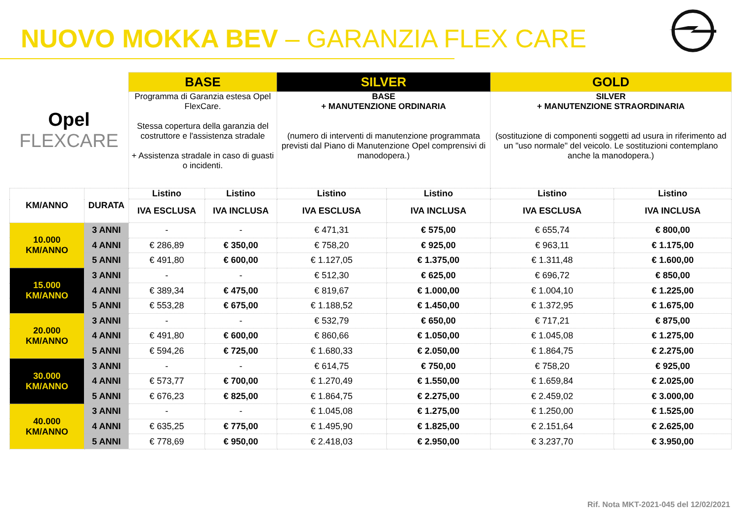NUOVO MOKKA BEV – GARANZIA FLEX CARE
| Opel FLEXCARE | | BASE | | SILVER | | GOLD | |
| | | Programma di Garanzia estesa Opel FlexCare. Stessa copertura della garanzia del costruttore e l'assistenza stradale + Assistenza stradale in caso di guasti o incidenti. | | BASE + MANUTENZIONE ORDINARIA (numero di interventi di manutenzione programmata previsti dal Piano di Manutenzione Opel comprensivi di manodopera.) | | SILVER + MANUTENZIONE STRAORDINARIA (sostituzione di componenti soggetti ad usura in riferimento ad un "uso normale" del veicolo. Le sostituzioni contemplano anche la manodopera.) | |
| KM/ANNO | DURATA | Listino | Listino | Listino | Listino | Listino | Listino |
| | | IVA ESCLUSA | IVA INCLUSA | IVA ESCLUSA | IVA INCLUSA | IVA ESCLUSA | IVA INCLUSA |
| 10.000 KM/ANNO | 3 ANNI | - | - | € 471,31 | € 575,00 | € 655,74 | € 800,00 |
| | 4 ANNI | € 286,89 | € 350,00 | € 758,20 | € 925,00 | € 963,11 | € 1.175,00 |
| | 5 ANNI | € 491,80 | € 600,00 | € 1.127,05 | € 1.375,00 | € 1.311,48 | € 1.600,00 |
| 15.000 KM/ANNO | 3 ANNI | - | - | € 512,30 | € 625,00 | € 696,72 | € 850,00 |
| | 4 ANNI | € 389,34 | € 475,00 | € 819,67 | € 1.000,00 | € 1.004,10 | € 1.225,00 |
| | 5 ANNI | € 553,28 | € 675,00 | € 1.188,52 | € 1.450,00 | € 1.372,95 | € 1.675,00 |
| 20.000 KM/ANNO | 3 ANNI | - | - | € 532,79 | € 650,00 | € 717,21 | € 875,00 |
| | 4 ANNI | € 491,80 | € 600,00 | € 860,66 | € 1.050,00 | € 1.045,08 | € 1.275,00 |
| | 5 ANNI | € 594,26 | € 725,00 | € 1.680,33 | € 2.050,00 | € 1.864,75 | € 2.275,00 |
| 30.000 KM/ANNO | 3 ANNI | - | - | € 614,75 | € 750,00 | € 758,20 | € 925,00 |
| | 4 ANNI | € 573,77 | € 700,00 | € 1.270,49 | € 1.550,00 | € 1.659,84 | € 2.025,00 |
| | 5 ANNI | € 676,23 | € 825,00 | € 1.864,75 | € 2.275,00 | € 2.459,02 | € 3.000,00 |
| 40.000 KM/ANNO | 3 ANNI | - | - | € 1.045,08 | € 1.275,00 | € 1.250,00 | € 1.525,00 |
| | 4 ANNI | € 635,25 | € 775,00 | € 1.495,90 | € 1.825,00 | € 2.151,64 | € 2.625,00 |
| | 5 ANNI | € 778,69 | € 950,00 | € 2.418,03 | € 2.950,00 | € 3.237,70 | € 3.950,00 |
Rif. Nota MKT-2021-045 del 12/02/2021